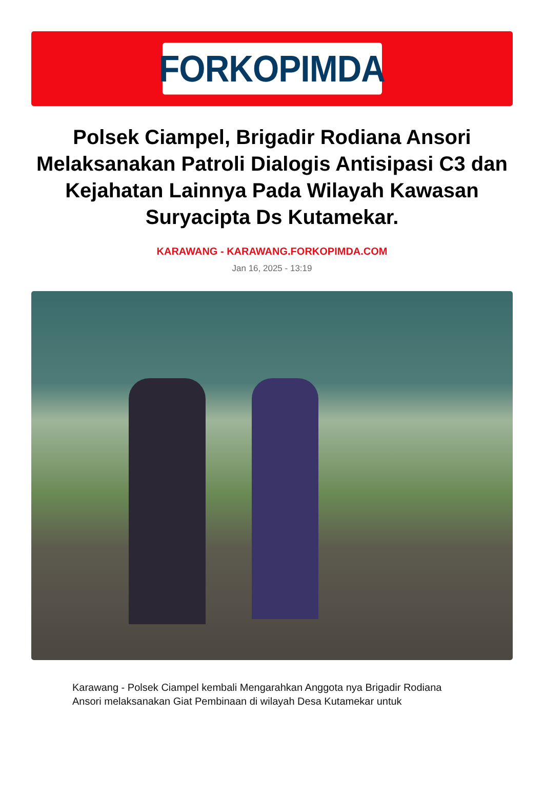FORKOPIMDA
Polsek Ciampel, Brigadir Rodiana Ansori Melaksanakan Patroli Dialogis Antisipasi C3 dan Kejahatan Lainnya Pada Wilayah Kawasan Suryacipta Ds Kutamekar.
KARAWANG - KARAWANG.FORKOPIMDA.COM
Jan 16, 2025 - 13:19
Karawang - Polsek Ciampel kembali Mengarahkan Anggota nya Brigadir Rodiana Ansori melaksanakan Giat Pembinaan di wilayah Desa Kutamekar untuk